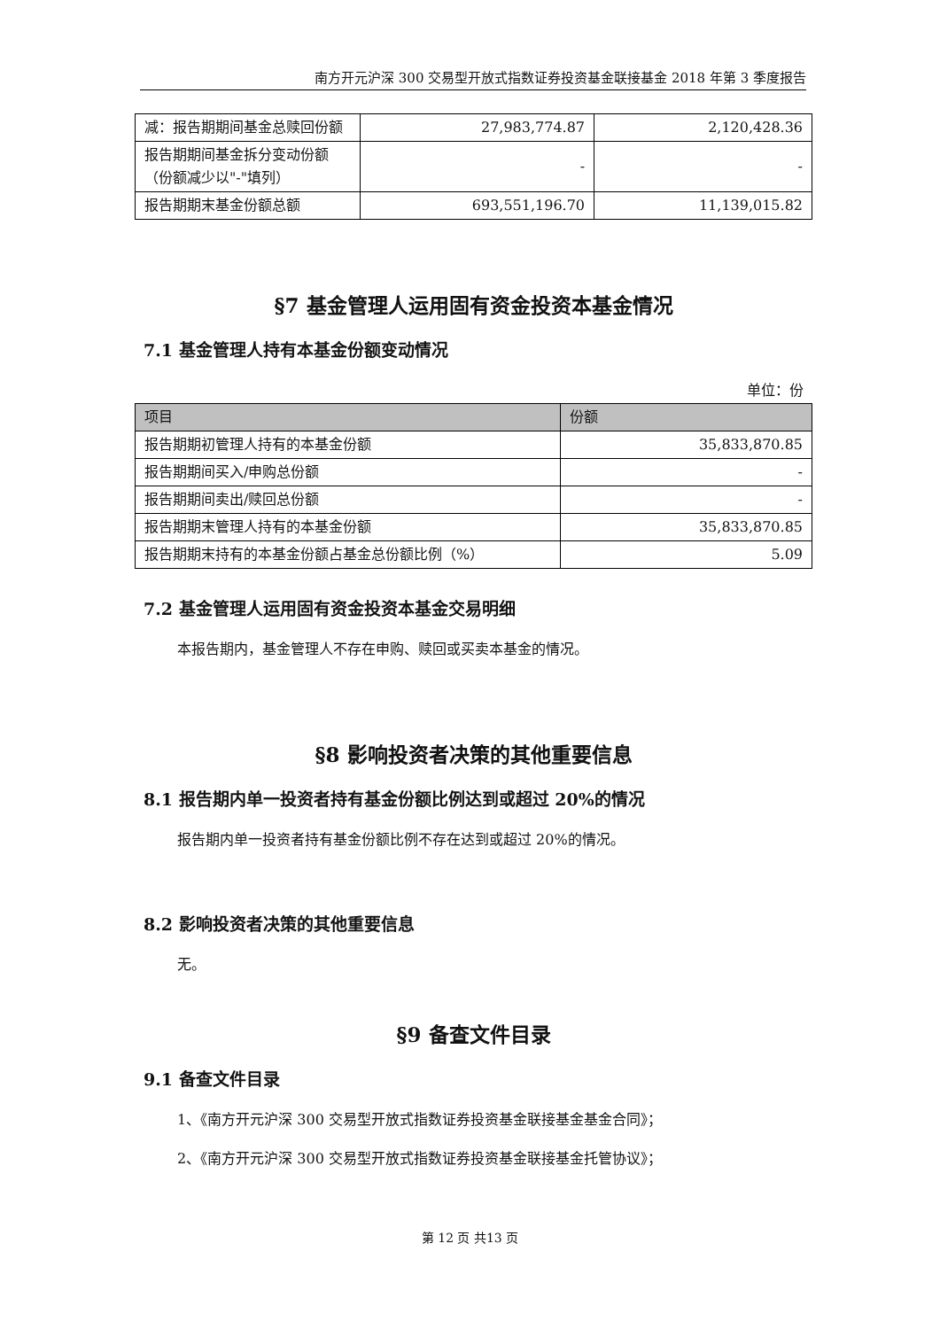南方开元沪深 300 交易型开放式指数证券投资基金联接基金 2018 年第 3 季度报告
| 减：报告期期间基金总赎回份额 | 27,983,774.87 | 2,120,428.36 |
| 报告期期间基金拆分变动份额（份额减少以"-"填列） | - | - |
| 报告期期末基金份额总额 | 693,551,196.70 | 11,139,015.82 |
§7 基金管理人运用固有资金投资本基金情况
7.1 基金管理人持有本基金份额变动情况
单位：份
| 项目 | 份额 |
| --- | --- |
| 报告期期初管理人持有的本基金份额 | 35,833,870.85 |
| 报告期期间买入/申购总份额 | - |
| 报告期期间卖出/赎回总份额 | - |
| 报告期期末管理人持有的本基金份额 | 35,833,870.85 |
| 报告期期末持有的本基金份额占基金总份额比例（%） | 5.09 |
7.2 基金管理人运用固有资金投资本基金交易明细
本报告期内，基金管理人不存在申购、赎回或买卖本基金的情况。
§8 影响投资者决策的其他重要信息
8.1 报告期内单一投资者持有基金份额比例达到或超过 20%的情况
报告期内单一投资者持有基金份额比例不存在达到或超过 20%的情况。
8.2 影响投资者决策的其他重要信息
无。
§9 备查文件目录
9.1 备查文件目录
1、《南方开元沪深 300 交易型开放式指数证券投资基金联接基金基金合同》；
2、《南方开元沪深 300 交易型开放式指数证券投资基金联接基金托管协议》；
第 12 页 共13 页